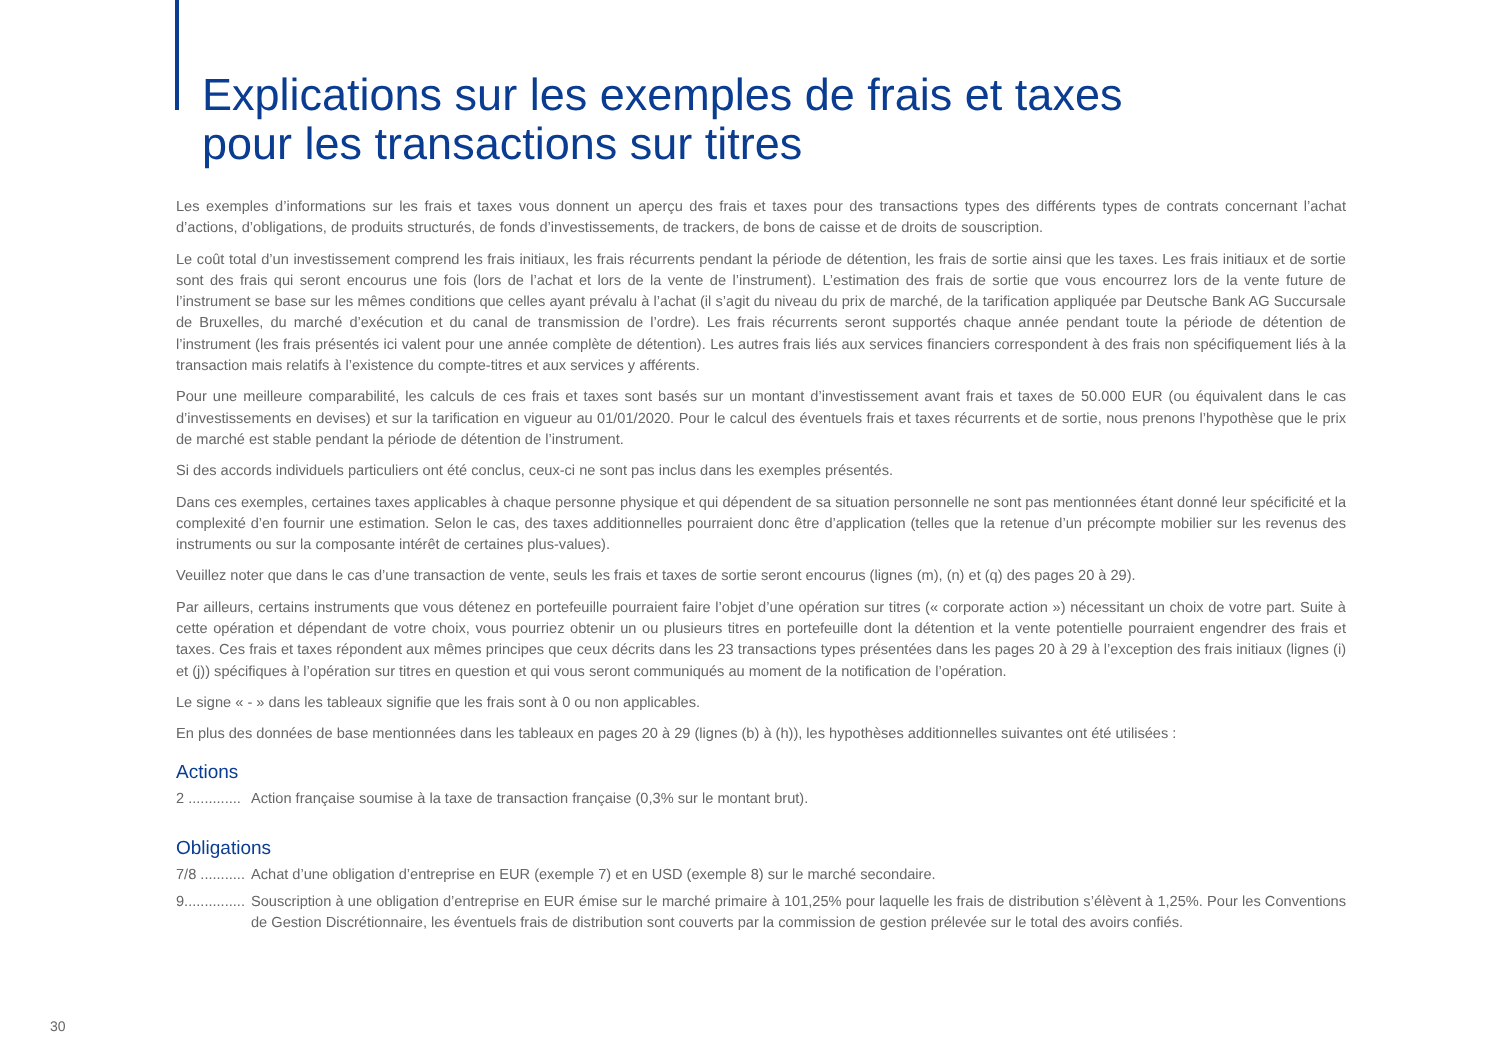Explications sur les exemples de frais et taxes
pour les transactions sur titres
Les exemples d’informations sur les frais et taxes vous donnent un aperçu des frais et taxes pour des transactions types des différents types de contrats concernant l’achat d’actions, d’obligations, de produits structurés, de fonds d’investissements, de trackers, de bons de caisse et de droits de souscription.
Le coût total d’un investissement comprend les frais initiaux, les frais récurrents pendant la période de détention, les frais de sortie ainsi que les taxes. Les frais initiaux et de sortie sont des frais qui seront encourus une fois (lors de l’achat et lors de la vente de l’instrument). L’estimation des frais de sortie que vous encourrez lors de la vente future de l’instrument se base sur les mêmes conditions que celles ayant prévalu à l’achat (il s’agit du niveau du prix de marché, de la tarification appliquée par Deutsche Bank AG Succursale de Bruxelles, du marché d’exécution et du canal de transmission de l’ordre). Les frais récurrents seront supportés chaque année pendant toute la période de détention de l’instrument (les frais présentés ici valent pour une année complète de détention). Les autres frais liés aux services financiers correspondent à des frais non spécifiquement liés à la transaction mais relatifs à l’existence du compte-titres et aux services y afférents.
Pour une meilleure comparabilité, les calculs de ces frais et taxes sont basés sur un montant d’investissement avant frais et taxes de 50.000 EUR (ou équivalent dans le cas d’investissements en devises) et sur la tarification en vigueur au 01/01/2020. Pour le calcul des éventuels frais et taxes récurrents et de sortie, nous prenons l’hypothèse que le prix de marché est stable pendant la période de détention de l’instrument.
Si des accords individuels particuliers ont été conclus, ceux-ci ne sont pas inclus dans les exemples présentés.
Dans ces exemples, certaines taxes applicables à chaque personne physique et qui dépendent de sa situation personnelle ne sont pas mentionnées étant donné leur spécificité et la complexité d’en fournir une estimation. Selon le cas, des taxes additionnelles pourraient donc être d’application (telles que la retenue d’un précompte mobilier sur les revenus des instruments ou sur la composante intérêt de certaines plus-values).
Veuillez noter que dans le cas d’une transaction de vente, seuls les frais et taxes de sortie seront encourus (lignes (m), (n) et (q) des pages 20 à 29).
Par ailleurs, certains instruments que vous détenez en portefeuille pourraient faire l’objet d’une opération sur titres (« corporate action ») nécessitant un choix de votre part. Suite à cette opération et dépendant de votre choix, vous pourriez obtenir un ou plusieurs titres en portefeuille dont la détention et la vente potentielle pourraient engendrer des frais et taxes. Ces frais et taxes répondent aux mêmes principes que ceux décrits dans les 23 transactions types présentées dans les pages 20 à 29 à l’exception des frais initiaux (lignes (i) et (j)) spécifiques à l’opération sur titres en question et qui vous seront communiqués au moment de la notification de l’opération.
Le signe « - » dans les tableaux signifie que les frais sont à 0 ou non applicables.
En plus des données de base mentionnées dans les tableaux en pages 20 à 29 (lignes (b) à (h)), les hypothèses additionnelles suivantes ont été utilisées :
Actions
2 ............. Action française soumise à la taxe de transaction française (0,3% sur le montant brut).
Obligations
7/8 ........... Achat d’une obligation d’entreprise en EUR (exemple 7) et en USD (exemple 8) sur le marché secondaire.
9............... Souscription à une obligation d’entreprise en EUR émise sur le marché primaire à 101,25% pour laquelle les frais de distribution s’élèvent à 1,25%. Pour les Conventions de Gestion Discrétionnaire, les éventuels frais de distribution sont couverts par la commission de gestion prélevée sur le total des avoirs confiés.
30